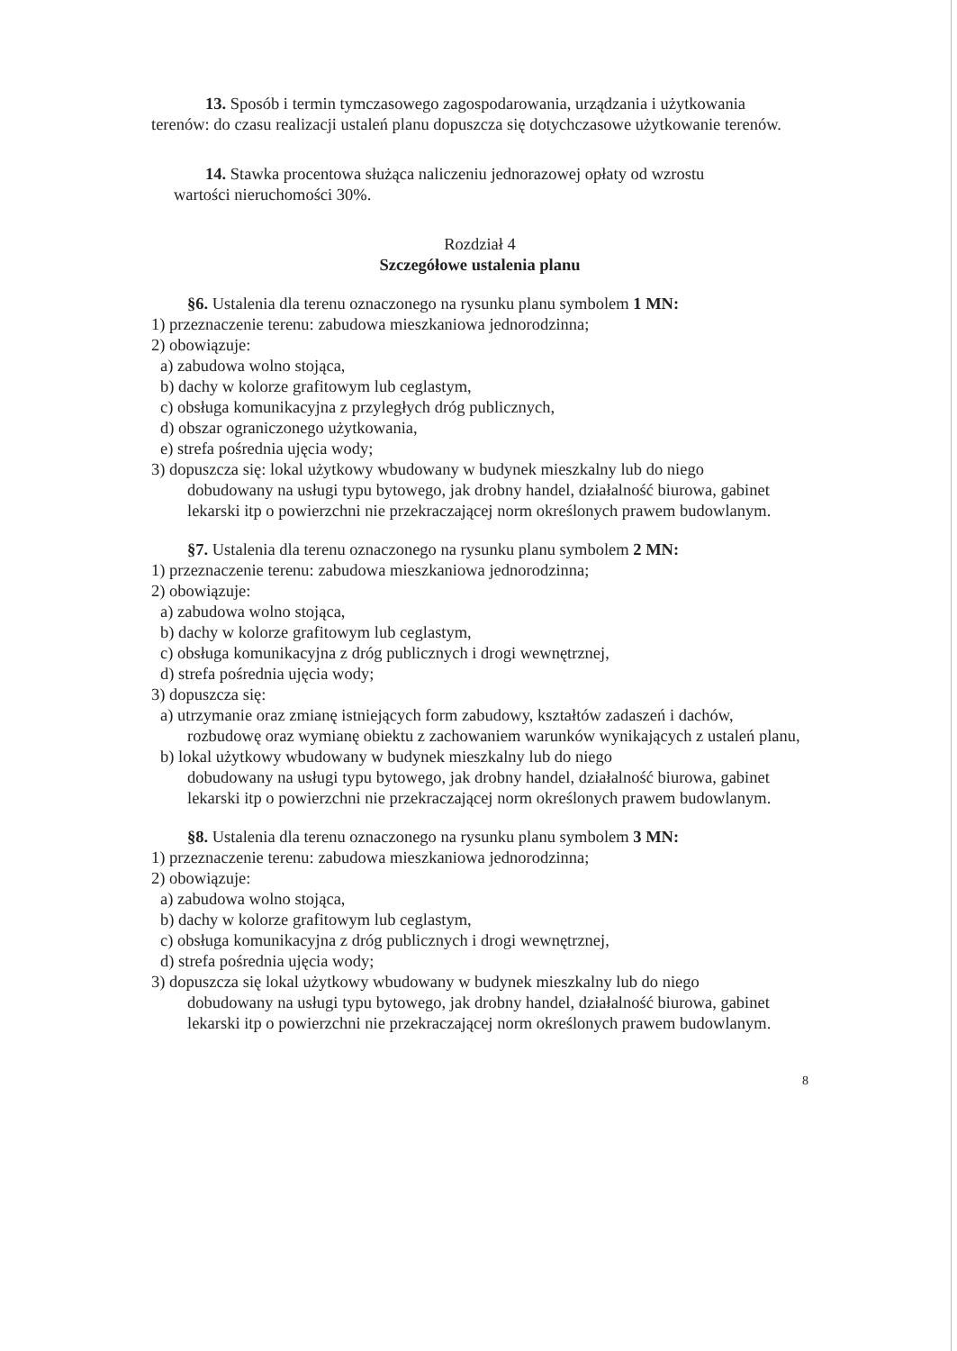13. Sposób i termin tymczasowego zagospodarowania, urządzania i użytkowania
terenów: do czasu realizacji ustaleń planu dopuszcza się dotychczasowe użytkowanie terenów.
14. Stawka procentowa służąca naliczeniu jednorazowej opłaty od wzrostu
wartości nieruchomości 30%.
Rozdział 4
Szczegółowe ustalenia planu
§6. Ustalenia dla terenu oznaczonego na rysunku planu symbolem 1 MN:
1) przeznaczenie terenu: zabudowa mieszkaniowa jednorodzinna;
2) obowiązuje:
a) zabudowa wolno stojąca,
b) dachy w kolorze grafitowym lub ceglastym,
c) obsługa komunikacyjna z przyległych dróg publicznych,
d) obszar ograniczonego użytkowania,
e) strefa pośrednia ujęcia wody;
3) dopuszcza się: lokal użytkowy wbudowany w budynek mieszkalny lub do niego
dobudowany na usługi typu bytowego, jak drobny handel, działalność biurowa, gabinet lekarski itp o powierzchni nie przekraczającej norm określonych prawem budowlanym.
§7. Ustalenia dla terenu oznaczonego na rysunku planu symbolem 2 MN:
1) przeznaczenie terenu: zabudowa mieszkaniowa jednorodzinna;
2) obowiązuje:
a) zabudowa wolno stojąca,
b) dachy w kolorze grafitowym lub ceglastym,
c) obsługa komunikacyjna z dróg publicznych i drogi wewnętrznej,
d) strefa pośrednia ujęcia wody;
3) dopuszcza się:
a) utrzymanie oraz zmianę istniejących form zabudowy, kształtów zadaszeń i dachów,
rozbudowę oraz wymianę obiektu z zachowaniem warunków wynikających z ustaleń planu,
b) lokal użytkowy wbudowany w budynek mieszkalny lub do niego
dobudowany na usługi typu bytowego, jak drobny handel, działalność biurowa, gabinet lekarski itp o powierzchni nie przekraczającej norm określonych prawem budowlanym.
§8. Ustalenia dla terenu oznaczonego na rysunku planu symbolem 3 MN:
1) przeznaczenie terenu: zabudowa mieszkaniowa jednorodzinna;
2) obowiązuje:
a) zabudowa wolno stojąca,
b) dachy w kolorze grafitowym lub ceglastym,
c) obsługa komunikacyjna z dróg publicznych i drogi wewnętrznej,
d) strefa pośrednia ujęcia wody;
3) dopuszcza się lokal użytkowy wbudowany w budynek mieszkalny lub do niego
dobudowany na usługi typu bytowego, jak drobny handel, działalność biurowa, gabinet lekarski itp o powierzchni nie przekraczającej norm określonych prawem budowlanym.
8